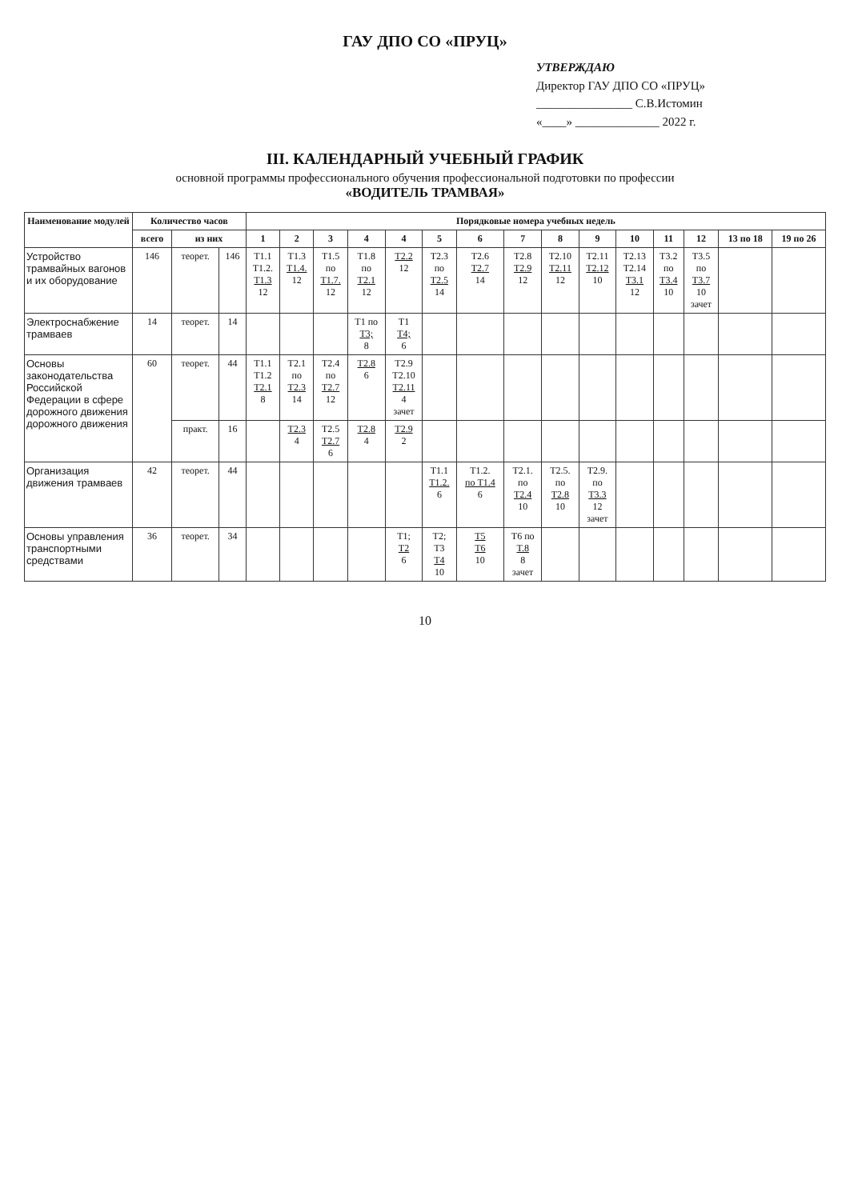ГАУ ДПО СО «ПРУЦ»
УТВЕРЖДАЮ
Директор ГАУ ДПО СО «ПРУЦ»
________________ С.В.Истомин
«____» ______________ 2022 г.
III. КАЛЕНДАРНЫЙ УЧЕБНЫЙ ГРАФИК
основной программы профессионального обучения профессиональной подготовки по профессии
«ВОДИТЕЛЬ ТРАМВАЯ»
| Наименование модулей | Количество часов | | | Порядковые номера учебных недель | | | | | | | | | | | | | | |
| --- | --- | --- | --- | --- | --- | --- | --- | --- | --- | --- | --- | --- | --- | --- | --- | --- | --- | --- |
| | всего | из них | | 1 | 2 | 3 | 4 | 4 | 5 | 6 | 7 | 8 | 9 | 10 | 11 | 12 | 13 по 18 | 19 по 26 |
| Устройство трамвайных вагонов и их оборудование | 146 | теорет. | 146 | T1.1 T1.2. T1.3 12 | T1.3 T1.4. 12 | T1.5 по T1.7. 12 | T1.8 по T2.1 12 | T2.2 12 | T2.3 по T2.5 14 | T2.6 T2.7 14 | T2.8 T2.9 12 | T2.10 T2.11 12 | T2.11 T2.12 10 | T2.13 T2.14 T3.1 12 | T3.2 по T3.4 10 | T3.5 по T3.7 10 зачет | | |
| Электроснабжение трамваев | 14 | теорет. | 14 | | | | T1 по T3; 8 | T1 T4; 6 | | | | | | | | | | |
| Основы законодательства Российской Федерации в сфере дорожного движения дорожного движения | 60 | теорет. | 44 | T1.1 T1.2 T2.1 8 | T2.1 по T2.3 14 | T2.4 по T2.7 12 | T2.8 6 | T2.9 T2.10 T2.11 4 зачет | | | | | | | | | | |
| | | практ. | 16 | | T2.3 4 | T2.5 T2.7 6 | T2.8 4 | T2.9 2 | | | | | | | | | | |
| Организация движения трамваев | 42 | теорет. | 44 | | | | | | T1.1 T1.2. 6 | T1.2. по T1.4 6 | T2.1. по T2.4 10 | T2.5. по T2.8 10 | T2.9. по T3.3 12 зачет | | | | | |
| Основы управления транспортными средствами | 36 | теорет. | 34 | | | | | T1; T2 6 | T2; T3 T4 10 | T5 T6 10 | T6 по T.8 8 зачет | | | | | | | |
10